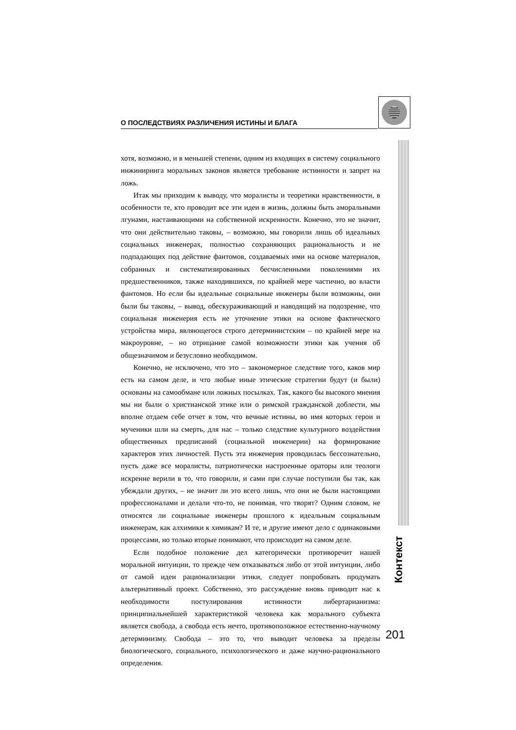О ПОСЛЕДСТВИЯХ РАЗЛИЧЕНИЯ ИСТИНЫ И БЛАГА
Контекст
хотя, возможно, и в меньшей степени, одним из входящих в систему социального инжиниринга моральных законов является требование истинности и запрет на ложь.
Итак мы приходим к выводу, что моралисты и теоретики нравственности, в особенности те, кто проводит все эти идеи в жизнь, должны быть аморальными лгунами, настаивающими на собственной искренности. Конечно, это не значит, что они действительно таковы, – возможно, мы говорили лишь об идеальных социальных инженерах, полностью сохраняющих рациональность и не подпадающих под действие фантомов, создаваемых ими на основе материалов, собранных и систематизированных бесчисленными поколениями их предшественников, также находившихся, по крайней мере частично, во власти фантомов. Но если бы идеальные социальные инженеры были возможны, они были бы таковы, – вывод, обескураживающий и наводящий на подозрение, что социальная инженерия есть не уточнение этики на основе фактического устройства мира, являющегося строго детерминистским – по крайней мере на макроуровне, – но отрицание самой возможности этики как учения об общезначимом и безусловно необходимом.
Конечно, не исключено, что это – закономерное следствие того, каков мир есть на самом деле, и что любые иные этические стратегии будут (и были) основаны на самообмане или ложных посылках. Так, какого бы высокого мнения мы ни были о христианской этике или о римской гражданской доблести, мы вполне отдаем себе отчет в том, что вечные истины, во имя которых герои и мученики шли на смерть, для нас – только следствие культурного воздействия общественных предписаний (социальной инженерии) на формирование характеров этих личностей. Пусть эта инженерия проводилась бессознательно, пусть даже все моралисты, патриотически настроенные ораторы или теологи искренне верили в то, что говорили, и сами при случае поступили бы так, как убеждали других, – не значит ли это всего лишь, что они не были настоящими профессионалами и делали что-то, не понимая, что творят? Одним словом, не относятся ли социальные инженеры прошлого к идеальным социальным инженерам, как алхимики к химикам? И те, и другие имеют дело с одинаковыми процессами, но только вторые понимают, что происходит на самом деле.
Если подобное положение дел категорически противоречит нашей моральной интуиции, то прежде чем отказываться либо от этой интуиции, либо от самой идеи рационализации этики, следует попробовать продумать альтернативный проект. Собственно, это рассуждение вновь приводит нас к необходимости постулирования истинности либертарианизма: принципиальнейшей характеристикой человека как морального субъекта является свобода, а свобода есть нечто, противоположное естественно-научному детерминизму. Свобода – это то, что выводит человека за пределы биологического, социального, психологического и даже научно-рационального определения.
201